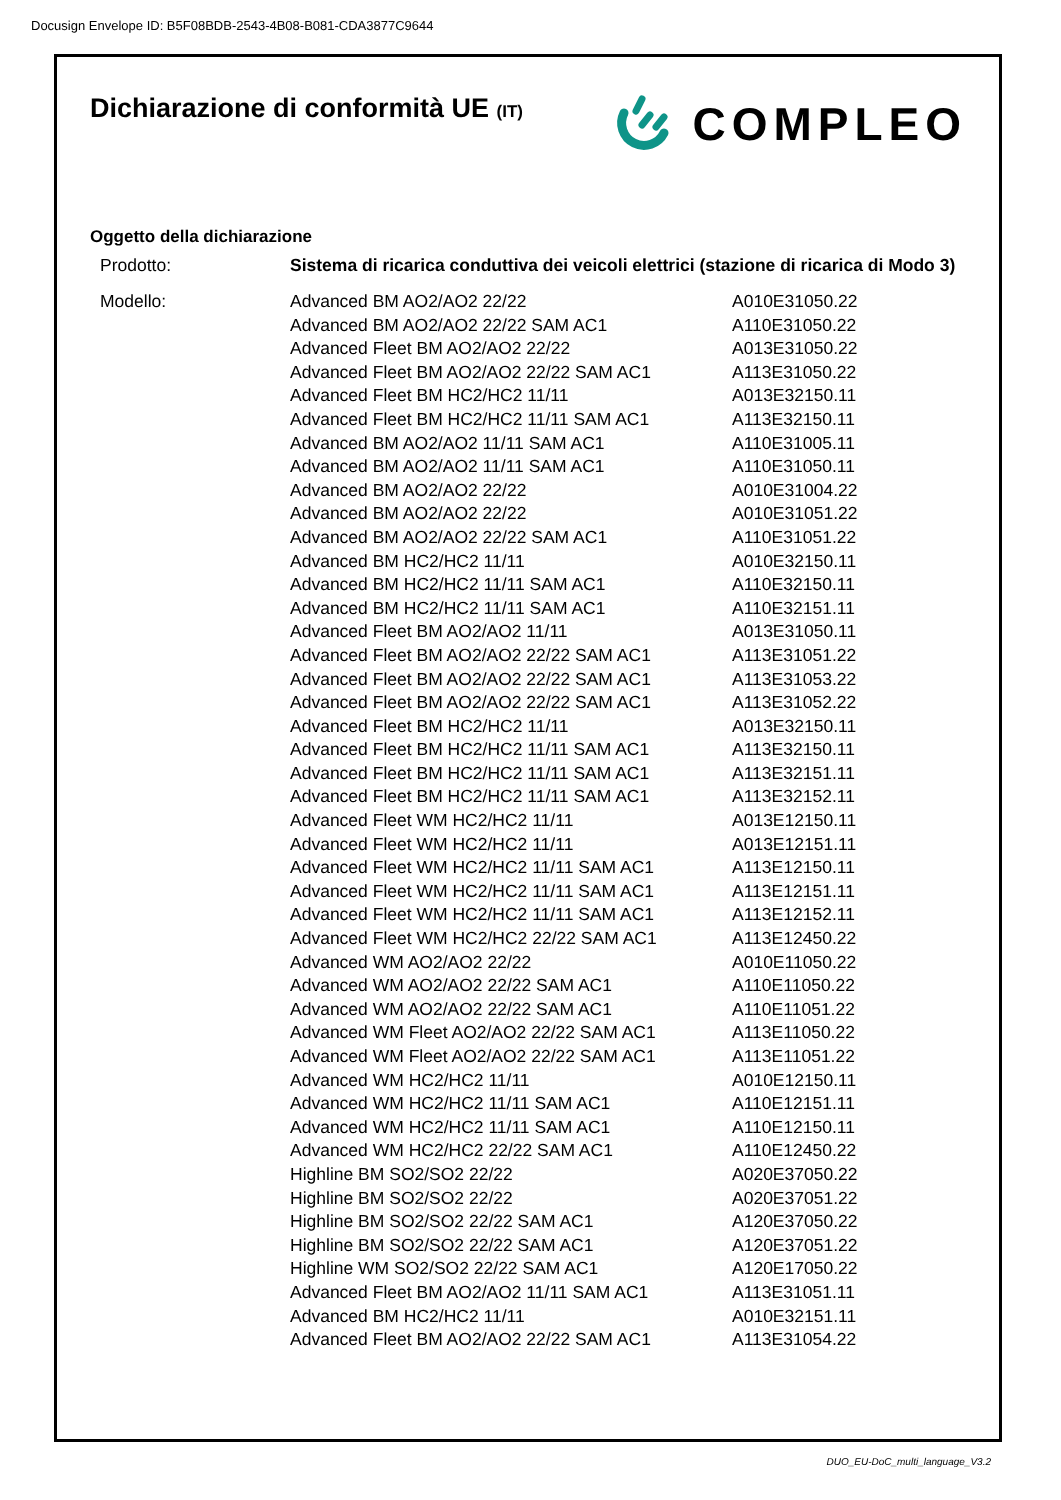Docusign Envelope ID: B5F08BDB-2543-4B08-B081-CDA3877C9644
Dichiarazione di conformità UE (IT)
COMPLEO
Oggetto della dichiarazione
| Prodotto: | Sistema di ricarica conduttiva dei veicoli elettrici (stazione di ricarica di Modo 3) | |
| Modello: | Advanced BM AO2/AO2 22/22 | A010E31050.22 |
| | Advanced BM AO2/AO2 22/22 SAM AC1 | A110E31050.22 |
| | Advanced Fleet BM AO2/AO2 22/22 | A013E31050.22 |
| | Advanced Fleet BM AO2/AO2 22/22 SAM AC1 | A113E31050.22 |
| | Advanced Fleet BM HC2/HC2 11/11 | A013E32150.11 |
| | Advanced Fleet BM HC2/HC2 11/11 SAM AC1 | A113E32150.11 |
| | Advanced BM AO2/AO2 11/11 SAM AC1 | A110E31005.11 |
| | Advanced BM AO2/AO2 11/11 SAM AC1 | A110E31050.11 |
| | Advanced BM AO2/AO2 22/22 | A010E31004.22 |
| | Advanced BM AO2/AO2 22/22 | A010E31051.22 |
| | Advanced BM AO2/AO2 22/22 SAM AC1 | A110E31051.22 |
| | Advanced BM HC2/HC2 11/11 | A010E32150.11 |
| | Advanced BM HC2/HC2 11/11 SAM AC1 | A110E32150.11 |
| | Advanced BM HC2/HC2 11/11 SAM AC1 | A110E32151.11 |
| | Advanced Fleet BM AO2/AO2 11/11 | A013E31050.11 |
| | Advanced Fleet BM AO2/AO2 22/22 SAM AC1 | A113E31051.22 |
| | Advanced Fleet BM AO2/AO2 22/22 SAM AC1 | A113E31053.22 |
| | Advanced Fleet BM AO2/AO2 22/22 SAM AC1 | A113E31052.22 |
| | Advanced Fleet BM HC2/HC2 11/11 | A013E32150.11 |
| | Advanced Fleet BM HC2/HC2 11/11 SAM AC1 | A113E32150.11 |
| | Advanced Fleet BM HC2/HC2 11/11 SAM AC1 | A113E32151.11 |
| | Advanced Fleet BM HC2/HC2 11/11 SAM AC1 | A113E32152.11 |
| | Advanced Fleet WM HC2/HC2 11/11 | A013E12150.11 |
| | Advanced Fleet WM HC2/HC2 11/11 | A013E12151.11 |
| | Advanced Fleet WM HC2/HC2 11/11 SAM AC1 | A113E12150.11 |
| | Advanced Fleet WM HC2/HC2 11/11 SAM AC1 | A113E12151.11 |
| | Advanced Fleet WM HC2/HC2 11/11 SAM AC1 | A113E12152.11 |
| | Advanced Fleet WM HC2/HC2 22/22 SAM AC1 | A113E12450.22 |
| | Advanced WM AO2/AO2 22/22 | A010E11050.22 |
| | Advanced WM AO2/AO2 22/22 SAM AC1 | A110E11050.22 |
| | Advanced WM AO2/AO2 22/22 SAM AC1 | A110E11051.22 |
| | Advanced WM Fleet AO2/AO2 22/22 SAM AC1 | A113E11050.22 |
| | Advanced WM Fleet AO2/AO2 22/22 SAM AC1 | A113E11051.22 |
| | Advanced WM HC2/HC2 11/11 | A010E12150.11 |
| | Advanced WM HC2/HC2 11/11 SAM AC1 | A110E12151.11 |
| | Advanced WM HC2/HC2 11/11 SAM AC1 | A110E12150.11 |
| | Advanced WM HC2/HC2 22/22 SAM AC1 | A110E12450.22 |
| | Highline BM SO2/SO2 22/22 | A020E37050.22 |
| | Highline BM SO2/SO2 22/22 | A020E37051.22 |
| | Highline BM SO2/SO2 22/22 SAM AC1 | A120E37050.22 |
| | Highline BM SO2/SO2 22/22 SAM AC1 | A120E37051.22 |
| | Highline WM SO2/SO2 22/22 SAM AC1 | A120E17050.22 |
| | Advanced Fleet BM AO2/AO2 11/11 SAM AC1 | A113E31051.11 |
| | Advanced BM HC2/HC2 11/11 | A010E32151.11 |
| | Advanced Fleet BM AO2/AO2 22/22 SAM AC1 | A113E31054.22 |
DUO_EU-DoC_multi_language_V3.2